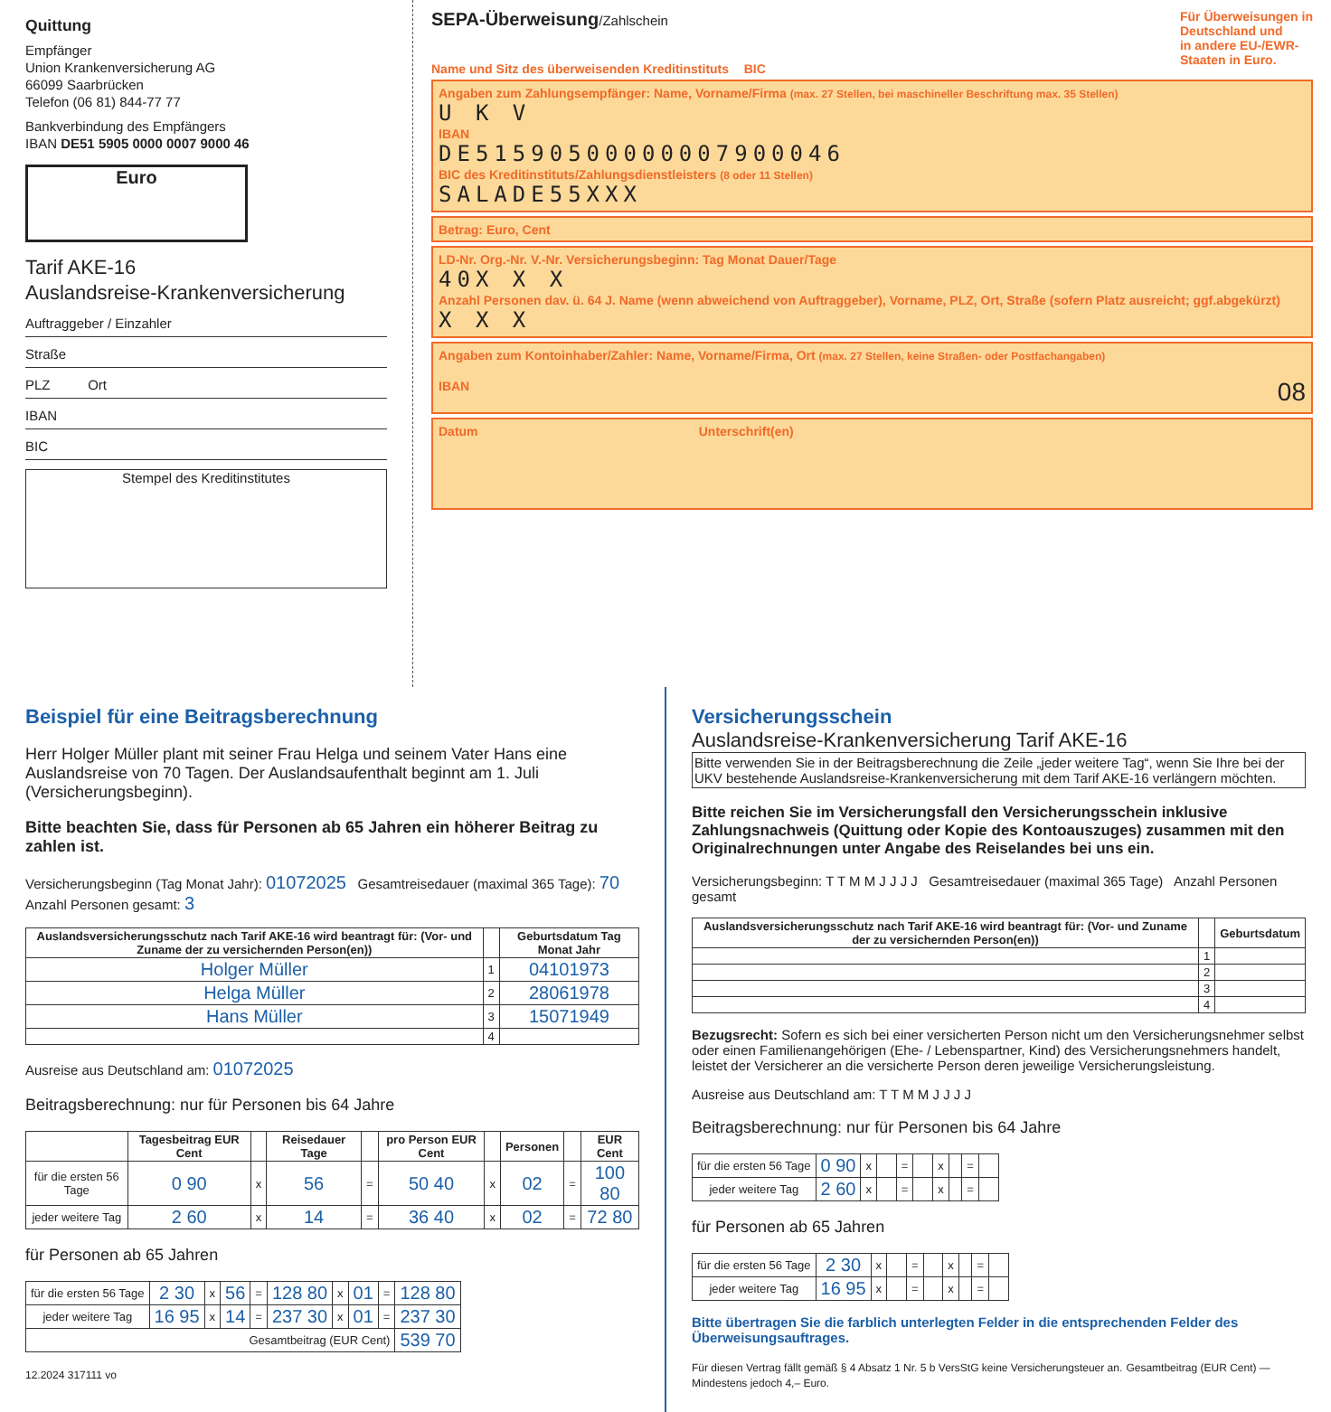Quittung
Empfänger
Union Krankenversicherung AG
66099 Saarbrücken
Telefon (06 81) 844-77 77
Bankverbindung des Empfängers
IBAN DE51 5905 0000 0007 9000 46
Euro
Tarif AKE-16
Auslandsreise-Krankenversicherung
Auftraggeber / Einzahler
Straße
PLZ Ort
IBAN
BIC
Stempel des Kreditinstitutes
SEPA-Überweisung/Zahlschein
Name und Sitz des überweisenden Kreditinstituts BIC
Für Überweisungen in
Deutschland und
in andere EU-/EWR-
Staaten in Euro.
Angaben zum Zahlungsempfänger: Name, Vorname/Firma (max. 27 Stellen, bei maschineller Beschriftung max. 35 Stellen)
U K V
IBAN
DE51590500000007900046
BIC des Kreditinstituts/Zahlungsdienstleisters (8 oder 11 Stellen)
SALADE55XXX
Betrag: Euro, Cent
LD-Nr. Org.-Nr. V.-Nr. Versicherungsbeginn: Tag Monat Dauer/Tage
40X X X
Anzahl Personen dav. ü. 64 J. Name (wenn abweichend von Auftraggeber), Vorname, PLZ, Ort, Straße (sofern Platz ausreicht; ggf.abgekürzt)
X X X
Angaben zum Kontoinhaber/Zahler: Name, Vorname/Firma, Ort (max. 27 Stellen, keine Straßen- oder Postfachangaben)
IBAN 08
Datum Unterschrift(en)
Beispiel für eine Beitragsberechnung
Herr Holger Müller plant mit seiner Frau Helga und seinem Vater Hans eine Auslandsreise von 70 Tagen. Der Auslandsaufenthalt beginnt am 1. Juli (Versicherungsbeginn).
Bitte beachten Sie, dass für Personen ab 65 Jahren ein höherer Beitrag zu zahlen ist.
Versicherungsbeginn (Tag Monat Jahr): 01072025 Gesamtreisedauer (maximal 365 Tage): 70 Anzahl Personen gesamt: 3
| Auslandsversicherungsschutz nach Tarif AKE-16 wird beantragt für: (Vor- und Zuname der zu versichernden Person(en)) | | Geburtsdatum Tag Monat Jahr |
| --- | --- | --- |
| Holger Müller | 1 | 04101973 |
| Helga Müller | 2 | 28061978 |
| Hans Müller | 3 | 15071949 |
| | 4 | |
Ausreise aus Deutschland am: 01072025
Beitragsberechnung: nur für Personen bis 64 Jahre
| | Tagesbeitrag EUR Cent | | Reisedauer Tage | | pro Person EUR Cent | | Personen | | EUR Cent |
| --- | --- | --- | --- | --- | --- | --- | --- | --- | --- |
| für die ersten 56 Tage | 0 90 | x | 56 | = | 50 40 | x | 02 | = | 100 80 |
| jeder weitere Tag | 2 60 | x | 14 | = | 36 40 | x | 02 | = | 72 80 |
für Personen ab 65 Jahren
| für die ersten 56 Tage | 2 30 | x | 56 | = | 128 80 | x | 01 | = | 128 80 |
| jeder weitere Tag | 16 95 | x | 14 | = | 237 30 | x | 01 | = | 237 30 |
| Gesamtbeitrag (EUR Cent) | | | | | | | | | 539 70 |
12.2024 317111 vo
Versicherungsschein
Auslandsreise-Krankenversicherung Tarif AKE-16
Bitte verwenden Sie in der Beitragsberechnung die Zeile „jeder weitere Tag“, wenn Sie Ihre bei der UKV bestehende Auslandsreise-Krankenversicherung mit dem Tarif AKE-16 verlängern möchten.
Bitte reichen Sie im Versicherungsfall den Versicherungsschein inklusive Zahlungsnachweis (Quittung oder Kopie des Kontoauszuges) zusammen mit den Originalrechnungen unter Angabe des Reiselandes bei uns ein.
Versicherungsbeginn: T T M M J J J J Gesamtreisedauer (maximal 365 Tage) Anzahl Personen gesamt
| Auslandsversicherungsschutz nach Tarif AKE-16 wird beantragt für: (Vor- und Zuname der zu versichernden Person(en)) | | Geburtsdatum |
| --- | --- | --- |
| | 1 | |
| | 2 | |
| | 3 | |
| | 4 | |
Bezugsrecht: Sofern es sich bei einer versicherten Person nicht um den Versicherungsnehmer selbst oder einen Familienangehörigen (Ehe- / Lebenspartner, Kind) des Versicherungsnehmers handelt, leistet der Versicherer an die versicherte Person deren jeweilige Versicherungsleistung.
Ausreise aus Deutschland am: T T M M J J J J
Beitragsberechnung: nur für Personen bis 64 Jahre
| für die ersten 56 Tage | 0 90 | x | | = | | x | | = | |
| jeder weitere Tag | 2 60 | x | | = | | x | | = | |
für Personen ab 65 Jahren
| für die ersten 56 Tage | 2 30 | x | | = | | x | | = | |
| jeder weitere Tag | 16 95 | x | | = | | x | | = | |
Bitte übertragen Sie die farblich unterlegten Felder in die entsprechenden Felder des Überweisungsauftrages.
Für diesen Vertrag fällt gemäß § 4 Absatz 1 Nr. 5 b VersStG keine Versicherungsteuer an. Gesamtbeitrag (EUR Cent) — Mindestens jedoch 4,– Euro.